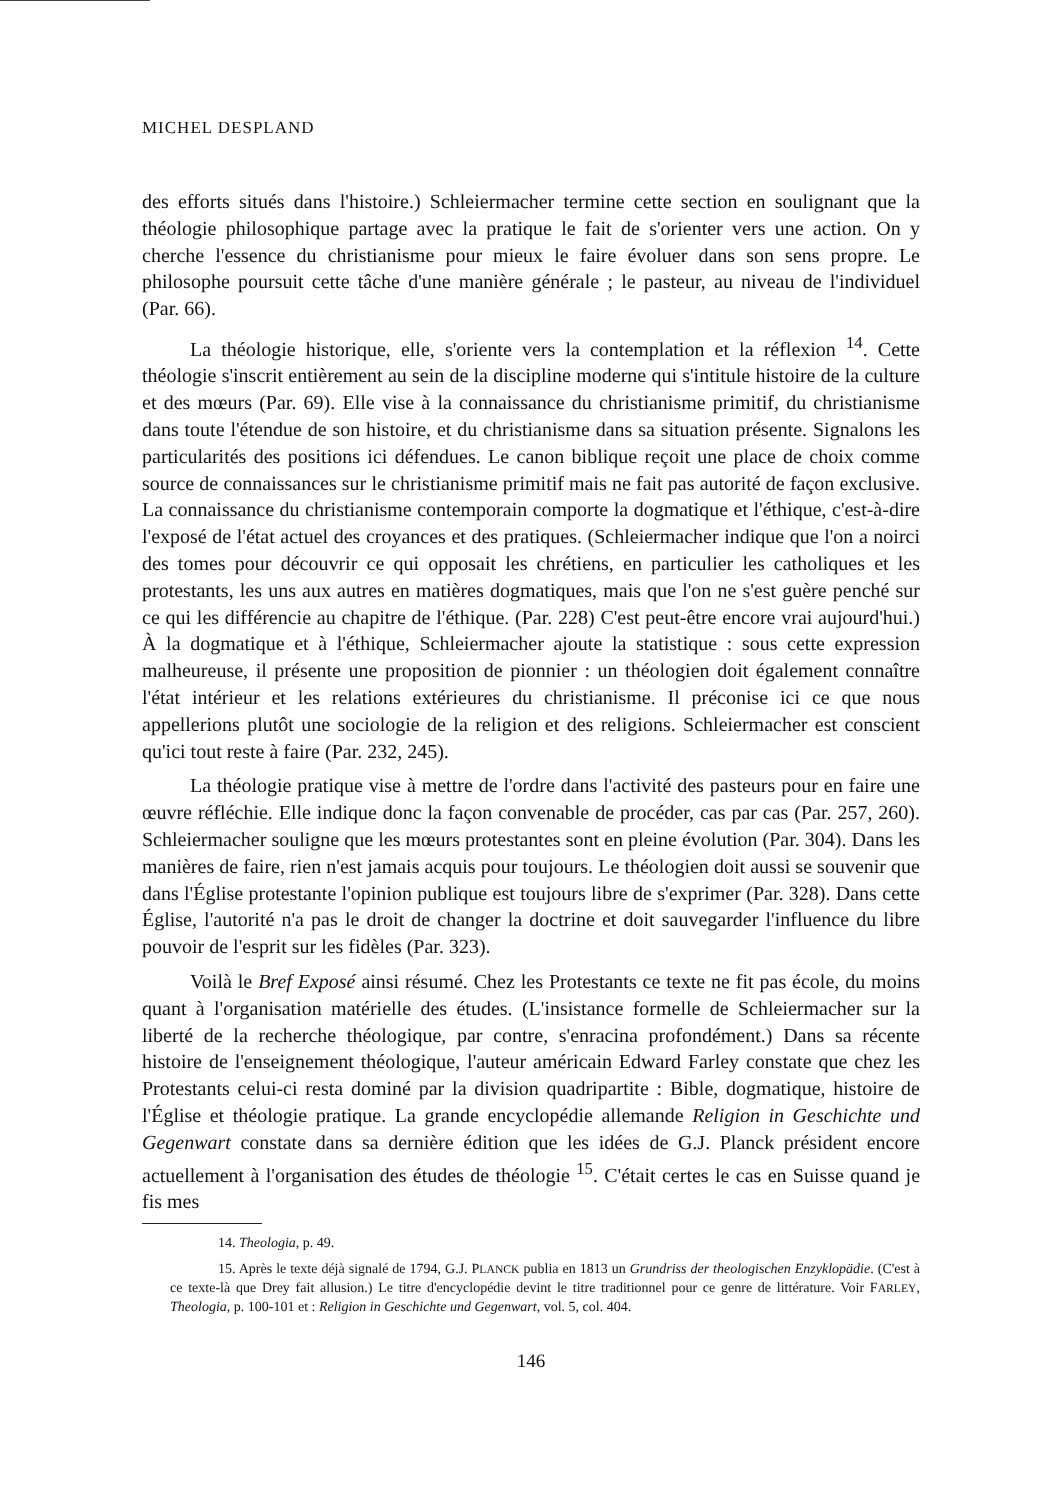MICHEL DESPLAND
des efforts situés dans l'histoire.) Schleiermacher termine cette section en soulignant que la théologie philosophique partage avec la pratique le fait de s'orienter vers une action. On y cherche l'essence du christianisme pour mieux le faire évoluer dans son sens propre. Le philosophe poursuit cette tâche d'une manière générale ; le pasteur, au niveau de l'individuel (Par. 66).
La théologie historique, elle, s'oriente vers la contemplation et la réflexion <sup>14</sup>. Cette théologie s'inscrit entièrement au sein de la discipline moderne qui s'intitule histoire de la culture et des mœurs (Par. 69). Elle vise à la connaissance du christianisme primitif, du christianisme dans toute l'étendue de son histoire, et du christianisme dans sa situation présente. Signalons les particularités des positions ici défendues. Le canon biblique reçoit une place de choix comme source de connaissances sur le christianisme primitif mais ne fait pas autorité de façon exclusive. La connaissance du christianisme contemporain comporte la dogmatique et l'éthique, c'est-à-dire l'exposé de l'état actuel des croyances et des pratiques. (Schleiermacher indique que l'on a noirci des tomes pour découvrir ce qui opposait les chrétiens, en particulier les catholiques et les protestants, les uns aux autres en matières dogmatiques, mais que l'on ne s'est guère penché sur ce qui les différencie au chapitre de l'éthique. (Par. 228) C'est peut-être encore vrai aujourd'hui.) À la dogmatique et à l'éthique, Schleiermacher ajoute la statistique : sous cette expression malheureuse, il présente une proposition de pionnier : un théologien doit également connaître l'état intérieur et les relations extérieures du christianisme. Il préconise ici ce que nous appellerions plutôt une sociologie de la religion et des religions. Schleiermacher est conscient qu'ici tout reste à faire (Par. 232, 245).
La théologie pratique vise à mettre de l'ordre dans l'activité des pasteurs pour en faire une œuvre réfléchie. Elle indique donc la façon convenable de procéder, cas par cas (Par. 257, 260). Schleiermacher souligne que les mœurs protestantes sont en pleine évolution (Par. 304). Dans les manières de faire, rien n'est jamais acquis pour toujours. Le théologien doit aussi se souvenir que dans l'Église protestante l'opinion publique est toujours libre de s'exprimer (Par. 328). Dans cette Église, l'autorité n'a pas le droit de changer la doctrine et doit sauvegarder l'influence du libre pouvoir de l'esprit sur les fidèles (Par. 323).
Voilà le Bref Exposé ainsi résumé. Chez les Protestants ce texte ne fit pas école, du moins quant à l'organisation matérielle des études. (L'insistance formelle de Schleiermacher sur la liberté de la recherche théologique, par contre, s'enracina profondément.) Dans sa récente histoire de l'enseignement théologique, l'auteur américain Edward Farley constate que chez les Protestants celui-ci resta dominé par la division quadripartite : Bible, dogmatique, histoire de l'Église et théologie pratique. La grande encyclopédie allemande Religion in Geschichte und Gegenwart constate dans sa dernière édition que les idées de G.J. Planck président encore actuellement à l'organisation des études de théologie <sup>15</sup>. C'était certes le cas en Suisse quand je fis mes
14. Theologia, p. 49.
15. Après le texte déjà signalé de 1794, G.J. PLANCK publia en 1813 un Grundriss der theologischen Enzyklopädie. (C'est à ce texte-là que Drey fait allusion.) Le titre d'encyclopédie devint le titre traditionnel pour ce genre de littérature. Voir FARLEY, Theologia, p. 100-101 et : Religion in Geschichte und Gegenwart, vol. 5, col. 404.
146